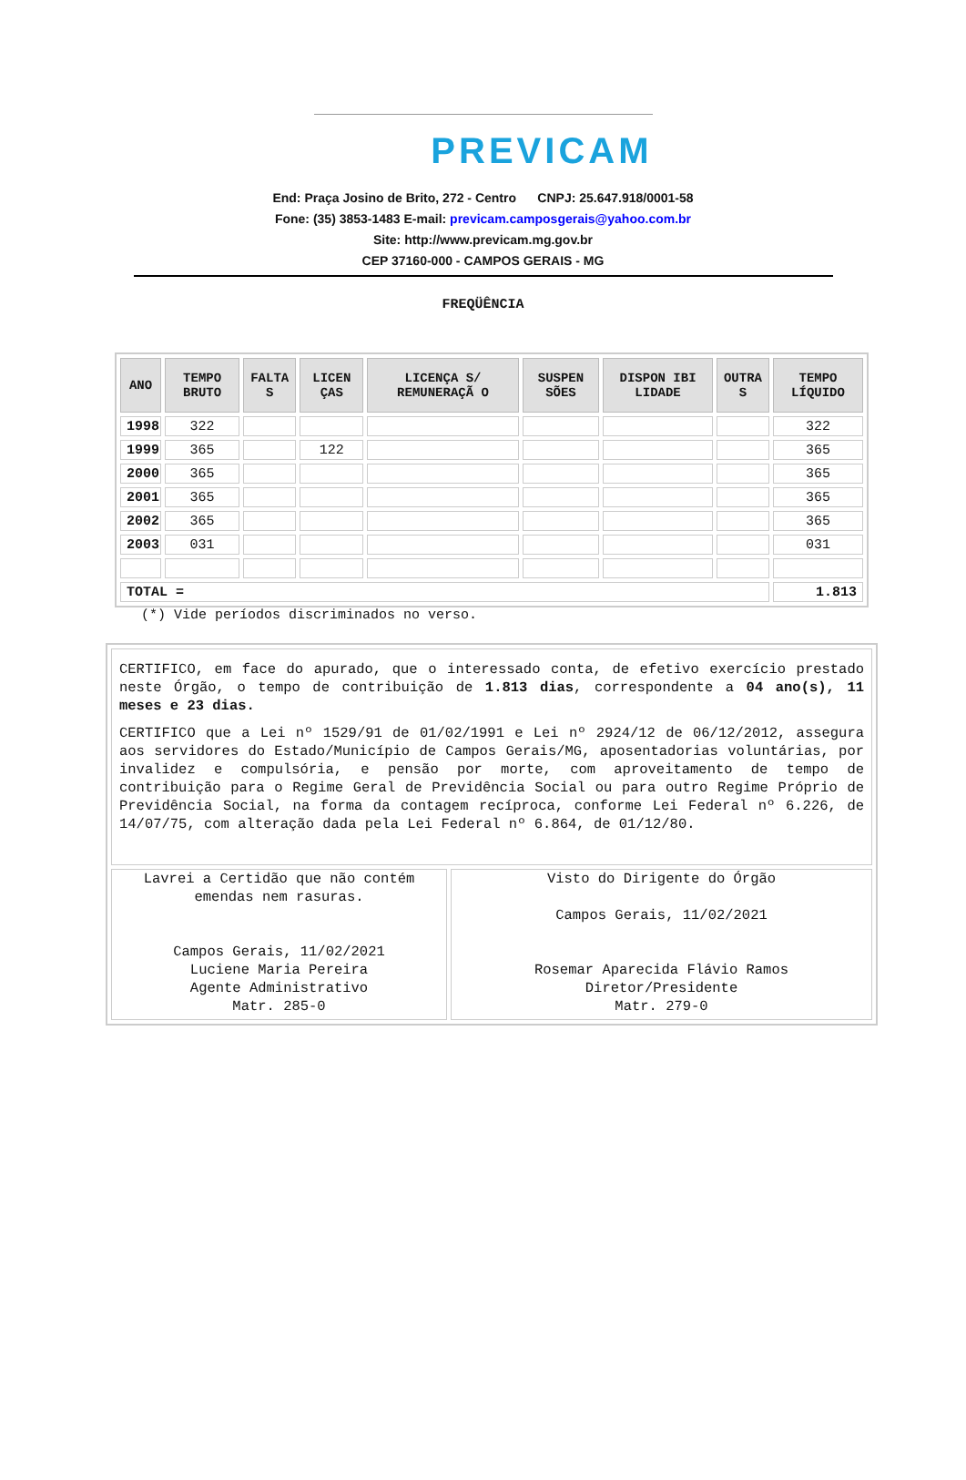PREVICAM
End: Praça Josino de Brito, 272 - Centro CNPJ: 25.647.918/0001-58
Fone: (35) 3853-1483 E-mail: previcam.camposgerais@yahoo.com.br
Site: http://www.previcam.mg.gov.br
CEP 37160-000 - CAMPOS GERAIS - MG
FREQÜÊNCIA
| ANO | TEMPO BRUTO | FALTA S | LICEN ÇAS | LICENÇA S/ REMUNERAÇÃ O | SUSPEN SÕES | DISPON IBI LIDADE | OUTRA S | TEMPO LÍQUIDO |
| --- | --- | --- | --- | --- | --- | --- | --- | --- |
| 1998 | 322 | | | | | | | 322 |
| 1999 | 365 | | 122 | | | | | 365 |
| 2000 | 365 | | | | | | | 365 |
| 2001 | 365 | | | | | | | 365 |
| 2002 | 365 | | | | | | | 365 |
| 2003 | 031 | | | | | | | 031 |
| TOTAL = | | | | | | | | 1.813 |
(*) Vide períodos discriminados no verso.
CERTIFICO, em face do apurado, que o interessado conta, de efetivo exercício prestado neste Órgão, o tempo de contribuição de 1.813 dias, correspondente a 04 ano(s), 11 meses e 23 dias.
CERTIFICO que a Lei nº 1529/91 de 01/02/1991 e Lei nº 2924/12 de 06/12/2012, assegura aos servidores do Estado/Município de Campos Gerais/MG, aposentadorias voluntárias, por invalidez e compulsória, e pensão por morte, com aproveitamento de tempo de contribuição para o Regime Geral de Previdência Social ou para outro Regime Próprio de Previdência Social, na forma da contagem recíproca, conforme Lei Federal nº 6.226, de 14/07/75, com alteração dada pela Lei Federal nº 6.864, de 01/12/80.
Lavrei a Certidão que não contém emendas nem rasuras.
Campos Gerais, 11/02/2021
Luciene Maria Pereira
Agente Administrativo
Matr. 285-0
Visto do Dirigente do Órgão
Campos Gerais, 11/02/2021
Rosemar Aparecida Flávio Ramos
Diretor/Presidente
Matr. 279-0